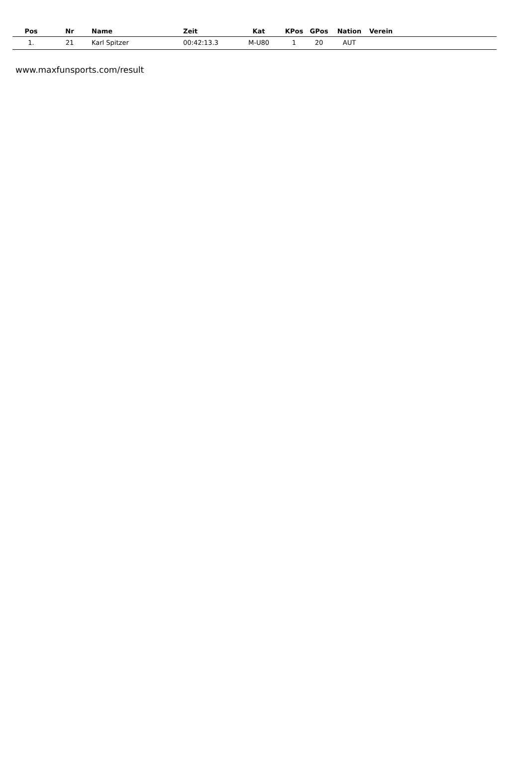| Pos | Nr | Name | Zeit | Kat | KPos | GPos | Nation | Verein |
| --- | --- | --- | --- | --- | --- | --- | --- | --- |
| 1. | 21 | Karl Spitzer | 00:42:13.3 | M-U80 | 1 | 20 | AUT | |
www.maxfunsports.com/result